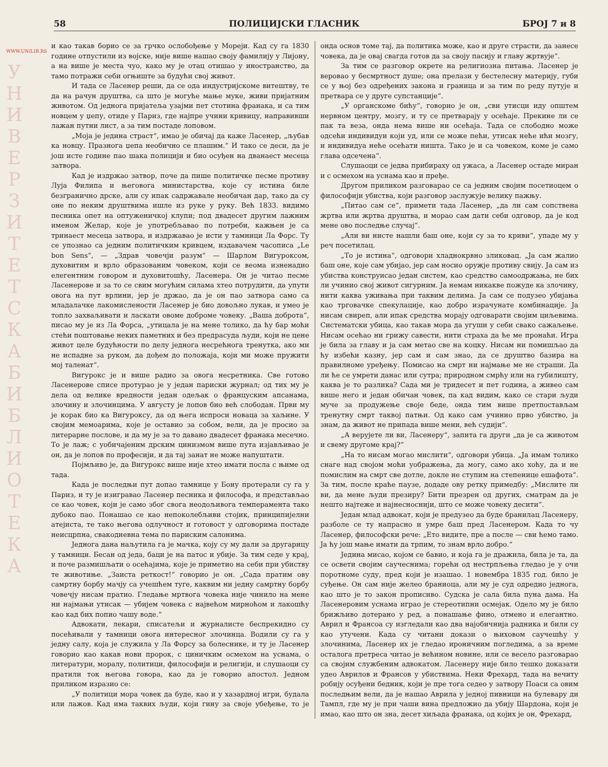WWW.UNILIB.RS
У Н И В Е Р З И Т Е Т С К А Б И Б Л И О Т Е К А
58 ПОЛИЦИЈСКИ ГЛАСНИК БРОЈ 7 и 8
и као такав борио се за грчко ослобођење у Мореји. Кад су га 1830 године отпустили из војске, није више нашао своју фамилију у Лијону, а на више је места чуо, како му је отац отишао у иностранство, да тамо потражи себи огњиште за будући свој живот.
И тада се Ласенер реши, да се ода индустријскоме витештву, те да на рачун друштва, са што је могуће мање муке, живи пријатним животом. Од једнога пријатеља узајми пет стотина франака, и са тим новцем у џепу, отиде у Париз, где најпре учини кривицу, направивши лажан путни лист, а за тим постаде лоповом.
„Моја је једина страст“, имао је обичај да каже Ласенер, „љубав ка новцу. Празнога џепа необично се плашим.“ И тако се деси, да је још исте године пао шака полицији и био осуђен на дванаест месеца затвора.
Кад је издржао затвор, поче да пише политичке песме противу Луја Филипа и његовога министарства, које су истина биле безгранично дрске, али су ипак садржавале необичан дар, тако да су оне по неким друштвима ишле из руке у руку. Већ 1833. видимо песника опет на оптуженичкој клупи; под двадесет другим лажним именом Желар, које је употребљавао по потреби, кажњен је са тринаест месеца затвора, и издржавао је исти у тамници Ла Форс. Ту се упознао са једним политичким кривцем, издавачем часописа „Le bon Sens“, — „Здрав човечји разум“ — Шарлом Вигуроксом, духовитим и врло образованим човеком, који се веома изненадио елегентним говором и духовитошћу, Ласенера. Он је читао песме Ласенерове и за то се свим могућим силама хтео потрудити, да упути овога на пут врлини, јер је држао, да је он пао затвора само са младалачке лакомислености Ласенер је био довољно лукав, и умео је топло захваљивати и ласкати овоме доброме човеку. „Ваша доброта“, писао му је из Ла Форса, „утицала је на мене толико, да ћу бар моћи стећи поштовање неких паметних и без предрасуда људи, који не цене живот целе будућности по делу једнога несрећнога тренутка, ако ми не испадне за руком, да дођем до положаја, који ми може пружити мој таленат“.
Вигурокс је и више радио за овога несретника. Све готово Ласенерове списе протурао је у један париски журнал; од тих му је дела од велике вредности један одељак о француским апсанама, злочину и злочинцима. У августу је лопов био већ слободан. Први му је корак био ка Вигуроксу, да од њега испроси новаца за хаљине. У својим мемоарима, које је оставио за собом, вели, да је просио за литерарне послове, и да му је за то давано двадесет франака месечно. То је лаж; с уобичајеним дрским цинизмом више пута изјављивао је он, да је лопов по професији, и да тај занат не може напуштати.
Појмљиво је, да Вигурокс више није хтео имати посла с њиме од тада.
Када је последњи пут допао тамнице у Бону протерали су га у Париз, и ту је изигравао Ласенер песника и философа, и представљао се као човек, који је само због свога неодољивога темперамента тако дубоко пао. Понашао се као непоколебљиви стојик, принципијелни атејиста, те тако његова одлучност и готовост у одговорима постаде неисцрпна, свакодневна тема по париским салонима.
Једнога дана наљутила га је мачка, коју су му дали за другарицу у тамници. Бесан од једа, баци је на патос и убије. За тим седе у крај, и поче размишљати о осећајима, које је приметио на себи при убиству те животиње. „Заиста реткост!“ говорио је он. „Сада пратим ову самртну борбу мачју са учешћем туге, каквим ни једну самртну борбу човечју нисам пратио. Гледање мртвога човека није чинило на мене ни најмањи утисак — убијем човека с највећом мирноћом и лакошћу као кад бих попио чашу воде.“
Адвокати, лекари, списатељи и журналисте беспрекидно су посећивали у тамници овога интересног злочинца. Водили су га у једну салу, која је служила у Ла Форсу за болеснике, и ту је Ласенер говорио као какав нови пророк, с циничким осмехом на уснама, о литератури, моралу, политици, философији и религији, и слушаоци су пратили ток његова говора, као да је говорио апостол. Једном приликом изразио се:
„У политици мора човек да буде, као и у хазардној игри, будала или лажов. Кад има таквих људи, који гину за своје убеђење, то је онда основ томе тај, да политика може, као и друге страсти, да занесе човека, да је овај свагда готов да за своју пасију и главу жртвује“.
За тим се разговор окрете на религиозна питања. Ласенер је веровао у бесмртност душе; она прелази у бестелесну материју, губи се у њој без одређених закона и граница и за тим по реду путује и претвара се у друге супстанције“.
„У органскоме бићу“, говорио је он, „сви утисци иду општем нервном центру, мозгу, и ту се претварају у осећаје. Прекине ли се пак та веза, онда нема више ни осећаја. Тада се слободно може одсећи индивидуи који уд, или се може пећи, утисак неће ићи мозгу, и индивидуа неће осећати ништа. Тако је и са човеком, коме је само глава одсечена“.
Слушаоци се једва прибираху од ужаса, а Ласенер остаде миран и с осмехом на уснама као и пређе.
Другом приликом разговарао се са једним својим посетиоцем о философији убиства, који разговор заслужује велику пажњу.
„Питао сам се“, примети тада Ласенер, „да ли сам сопствена жртва или жртва друштва, и морао сам дати себи одговор, да је код мене ово последње случај“.
„Али ви нисте нашли баш оне, који су за то криви“, упаде му у реч посетилац.
„То је истина“, одговори хладнокрвно зликовац. „Ја сам жалио баш оне, које сам убијао, јер сам носио оружје противу свију. Ја сам из убиства конструисао један систем, као средство самоодржања, не бих ли учинио свој живот сигурним. Ја немам никакве пожуде ка злочину, нити каква уживања при таквим делима. Ја сам се подузео убијања као трговачке спекулације, као добро израчунате комбинације. Ја нисам свиреп, али ипак средства морају одговарати својим циљевима. Систематски убица, као такав мора да угуши у себи свако сажаљење. Нисам осећао ни грижу савести, нити страха да ће ме пронаћи. Игра је била за главу и ја сам метао све на коцку. Нисам ни помишљао да ћу избећи казну, јер сам и сам знао, да се друштво базира на правилноме уређењу. Помисао на смрт ни најмање ме не страши. Да ли ће се умрети данас или сутра; природном смрћу или на губилишту, каква је то разлика? Сада ми је тридесет и пет година, а живео сам више него и један обичан човек, па кад видим, како се стари људи муче за продужење своје беде, онда тим више претпостављам тренутну смрт таквој патњи. Од како сам учинио прво убиство, ја знам, да живот не припада више мени, већ судији“.
„А верујете ли ви, Ласенеру“, запита га други „да је са животом и свему другоме крај?“
„На то нисам могао мислити“, одговори убица. „Ја имам толико снаге над својом моћи уображења, да могу, само ако хоћу, да и не помислим на смрт све дотле, докле не ступим на степенице ешафота“. За тим, после краће паузе, додаде ову ретку примедбу: „Мислите ли ви, да мене људи презиру? Бити презрен од других, сматрам да је нешто најтеже и најнесноснији, што се може човеку десити“.
Један млад адвокат, који је предузео да буде бранилац Ласенеру, разболе се ту напрасно и умре баш пред Ласенером. Када то чу Ласенер, философски рече: „Ето видите, пре а после — сви ћемо тамо. Ја ћу још мање имати да трпим, то знам врло добро.“
Једина мисао, којом се бавио, и која га је дражила, била је та, да се освети својим саучеснима; горећи од нестрпљења гледао је у очи поротноме суду, пред који је изашао. 1 новембра 1835 год. било је суђење. Он сам није желео браниоца, али му је суд одредио једнога, као што је то закон прописиво. Судска је сала била пуна дама. На Ласенеровим уснама играо је стереотипни осмејак. Одело му је било брижљиво дотерано у ред, а понашање фино, отмено и елегантно. Аврил и Франсоа су изгледали као два најобичнија радника и били су као утучени. Када су читани докази о њиховом саучешћу у злочинима, Ласенер их је гледао ироничним погледима, а за време осталога претреса читао је већином новине, или се весело разговарао са својим службеним адвокатом. Ласенеру није било тешко доказати удео Аврилов и Франсов у убиствима. Неки Фрехард, тада на вечиту робију осуђени бедник, који је пре тога седео у затвору Поаси са овим последњим вели, да је нашао Аврила у једној пивници на булевару ди Тампл, где му је при чаши вина предложио да убију Шардона, који је имао, као што он зна, десет хиљада франака, од којих је он, Фрехард,